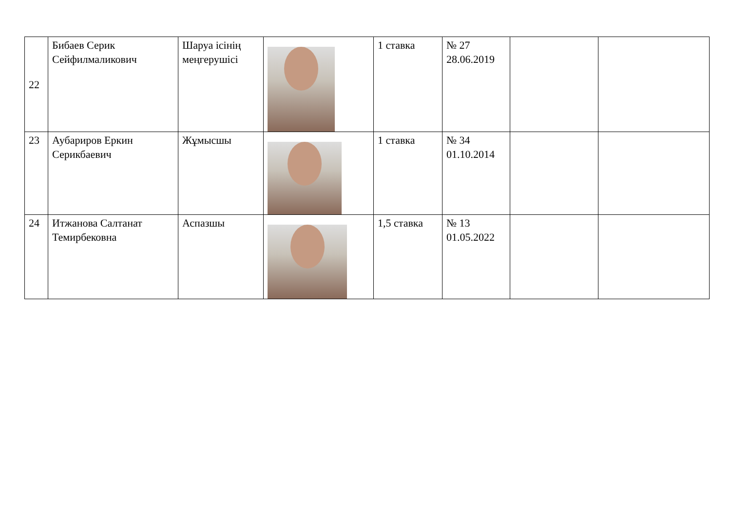| 22 | Бибаев Серик Сейфилмаликович | Шаруа ісінің меңгерушісі | | 1 ставка | № 27 28.06.2019 | | |
| 23 | Аубариров Еркин Серикбаевич | Жұмысшы | | 1 ставка | № 34 01.10.2014 | | |
| 24 | Итжанова Салтанат Темирбековна | Аспазшы | | 1,5 ставка | № 13 01.05.2022 | | |